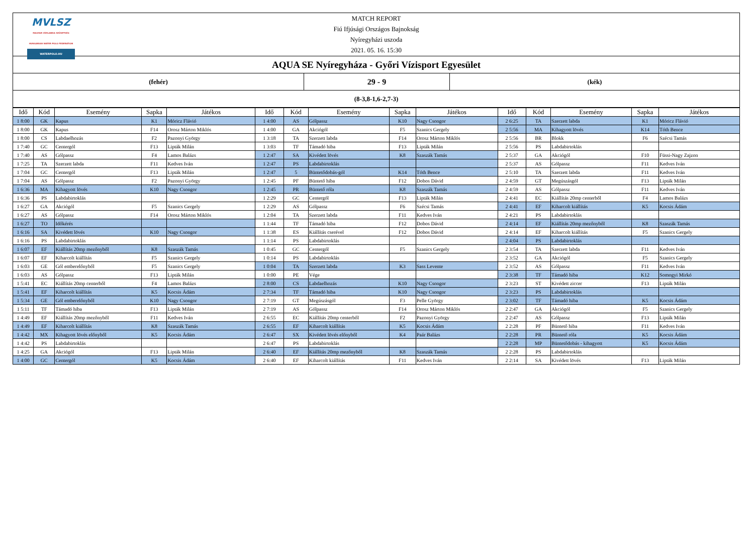MVLSZ
MAGYAR VÍZILABDA SZÖVETSÉG
HUNGARIAN WATER POLO FEDERATION
WATERPOLO.HU
MATCH REPORT
Fiú Ifjúsági Országos Bajnokság
Nyíregyházi uszoda
2021. 05. 16. 15:30
AQUA SE Nyíregyháza - Győri Vízisport Egyesület
(fehér)
29 - 9
(kék)
(8-3,8-1,6-2,7-3)
| Idő | Kód | Esemény | Sapka | Játékos | Idő | Kód | Esemény | Sapka | Játékos | Idő | Kód | Esemény | Sapka | Játékos |
| --- | --- | --- | --- | --- | --- | --- | --- | --- | --- | --- | --- | --- | --- | --- |
| 1 8:00 | GK | Kapus | K1 | Móricz Flávió | 1 4:00 | AS | Gólpassz | K10 | Nagy Csongor | 2 6:25 | TA | Szerzett labda | K1 | Móricz Flávió |
| 1 8:00 | GK | Kapus | F14 | Orosz Márton Miklós | 1 4:00 | GA | Akciógól | F5 | Szanics Gergely | 2 5:56 | MA | Kihagyott lövés | K14 | Tóth Bence |
| 1 8:00 | CS | Labdaelhozás | F2 | Pazonyi György | 1 3:18 | TA | Szerzett labda | F14 | Orosz Márton Miklós | 2 5:56 | BR | Blokk | F6 | Szécsi Tamás |
| 1 7:40 | GC | Centergól | F13 | Lipták Milán | 1 3:03 | TF | Támadó hiba | F13 | Lipták Milán | 2 5:56 | PS | Labdabirtoklás | | |
| 1 7:40 | AS | Gólpassz | F4 | Lamos Balázs | 1 2:47 | SA | Kivédett lövés | K8 | Szaszák Tamás | 2 5:37 | GA | Akciógól | F10 | Füssi-Nagy Zajzon |
| 1 7:25 | TA | Szerzett labda | F11 | Kedves Iván | 1 2:47 | PS | Labdabirtoklás | | | 2 5:37 | AS | Gólpassz | F11 | Kedves Iván |
| 1 7:04 | GC | Centergól | F13 | Lipták Milán | 1 2:47 | 5 | Büntetődobás-gól | K14 | Tóth Bence | 2 5:10 | TA | Szerzett labda | F11 | Kedves Iván |
| 1 7:04 | AS | Gólpassz | F2 | Pazonyi György | 1 2:45 | PF | Büntető hiba | F12 | Dobos Dávid | 2 4:59 | GT | Megúszásgól | F13 | Lipták Milán |
| 1 6:36 | MA | Kihagyott lövés | K10 | Nagy Csongor | 1 2:45 | PR | Büntető róla | K8 | Szaszák Tamás | 2 4:59 | AS | Gólpassz | F11 | Kedves Iván |
| 1 6:36 | PS | Labdabirtoklás | | | 1 2:29 | GC | Centergól | F13 | Lipták Milán | 2 4:41 | EC | Kiállítás 20mp centerből | F4 | Lamos Balázs |
| 1 6:27 | GA | Akciógól | F5 | Szanics Gergely | 1 2:29 | AS | Gólpassz | F6 | Szécsi Tamás | 2 4:41 | EF | Kiharcolt kiállítás | K5 | Kocsis Ádám |
| 1 6:27 | AS | Gólpassz | F14 | Orosz Márton Miklós | 1 2:04 | TA | Szerzett labda | F11 | Kedves Iván | 2 4:21 | PS | Labdabirtoklás | | |
| 1 6:27 | TO | Időkérés | | | 1 1:44 | TF | Támadó hiba | F12 | Dobos Dávid | 2 4:14 | EF | Kiállítás 20mp mezőnyből | K8 | Szaszák Tamás |
| 1 6:16 | SA | Kivédett lövés | K10 | Nagy Csongor | 1 1:38 | ES | Kiállítás cserével | F12 | Dobos Dávid | 2 4:14 | EF | Kiharcolt kiállítás | F5 | Szanics Gergely |
| 1 6:16 | PS | Labdabirtoklás | | | 1 1:14 | PS | Labdabirtoklás | | | 2 4:04 | PS | Labdabirtoklás | | |
| 1 6:07 | EF | Kiállítás 20mp mezőnyből | K8 | Szaszák Tamás | 1 0:45 | GC | Centergól | F5 | Szanics Gergely | 2 3:54 | TA | Szerzett labda | F11 | Kedves Iván |
| 1 6:07 | EF | Kiharcolt kiállítás | F5 | Szanics Gergely | 1 0:14 | PS | Labdabirtoklás | | | 2 3:52 | GA | Akciógól | F5 | Szanics Gergely |
| 1 6:03 | GE | Gól emberelőnyből | F5 | Szanics Gergely | 1 0:04 | TA | Szerzett labda | K3 | Sass Levente | 2 3:52 | AS | Gólpassz | F11 | Kedves Iván |
| 1 6:03 | AS | Gólpassz | F13 | Lipták Milán | 1 0:00 | PE | Vége | | | 2 3:38 | TF | Támadó hiba | K12 | Somogyi Mirkó |
| 1 5:41 | EC | Kiállítás 20mp centerből | F4 | Lamos Balázs | 2 8:00 | CS | Labdaelhozás | K10 | Nagy Csongor | 2 3:23 | ST | Kivédett ziccer | F13 | Lipták Milán |
| 1 5:41 | EF | Kiharcolt kiállítás | K5 | Kocsis Ádám | 2 7:34 | TF | Támadó hiba | K10 | Nagy Csongor | 2 3:23 | PS | Labdabirtoklás | | |
| 1 5:34 | GE | Gól emberelőnyből | K10 | Nagy Csongor | 2 7:19 | GT | Megúszásgól | F3 | Pelle György | 2 3:02 | TF | Támadó hiba | K5 | Kocsis Ádám |
| 1 5:11 | TF | Támadó hiba | F13 | Lipták Milán | 2 7:19 | AS | Gólpassz | F14 | Orosz Márton Miklós | 2 2:47 | GA | Akciógól | F5 | Szanics Gergely |
| 1 4:49 | EF | Kiállítás 20mp mezőnyből | F11 | Kedves Iván | 2 6:55 | EC | Kiállítás 20mp centerből | F2 | Pazonyi György | 2 2:47 | AS | Gólpassz | F13 | Lipták Milán |
| 1 4:49 | EF | Kiharcolt kiállítás | K8 | Szaszák Tamás | 2 6:55 | EF | Kiharcolt kiállítás | K5 | Kocsis Ádám | 2 2:28 | PF | Büntető hiba | F11 | Kedves Iván |
| 1 4:42 | MX | Kihagyott lövés előnyből | K5 | Kocsis Ádám | 2 6:47 | SX | Kivédett lövés előnyből | K4 | Paár Balázs | 2 2:28 | PR | Büntető róla | K5 | Kocsis Ádám |
| 1 4:42 | PS | Labdabirtoklás | | | 2 6:47 | PS | Labdabirtoklás | | | 2 2:28 | MP | Büntetődobás - kihagyott | K5 | Kocsis Ádám |
| 1 4:25 | GA | Akciógól | F13 | Lipták Milán | 2 6:40 | EF | Kiállítás 20mp mezőnyből | K8 | Szaszák Tamás | 2 2:28 | PS | Labdabirtoklás | | |
| 1 4:00 | GC | Centergól | K5 | Kocsis Ádám | 2 6:40 | EF | Kiharcolt kiállítás | F11 | Kedves Iván | 2 2:14 | SA | Kivédett lövés | F13 | Lipták Milán |